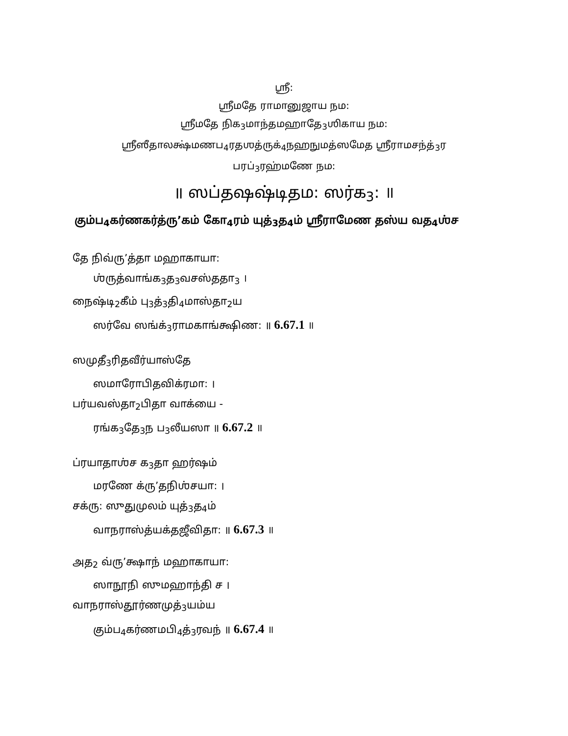ஸ்ரீ:
ஸ்ரீமதே ராமானுஜாய நம:
ஸ்ரீமதே நிக<sub>3</sub>மாந்தமஹாதே<sub>3</sub>ஶிகாய நம:
ஸ்ரீஸீதாலக்ஷ்மணப<sub>4</sub>ரதஶத்ருக்<sub>4</sub>நஹநுமத்ஸமேத ஸ்ரீராமசந்த்<sub>3</sub>ர
பரப்<sub>3</sub>ரஹ்மணே நம:
॥ ஸப்தஷஷ்டிதம: ஸர்க<sub>3</sub>: ॥
கும்ப<sub>4</sub>கர்ணகர்த்ரு’கம் கோ<sub>4</sub>ரம் யுத்<sub>3</sub>த<sub>4</sub>ம் ஸ்ரீராமேண தஸ்ய வத<sub>4</sub>ஶ்ச
தே நிவ்ரு’த்தா மஹாகாயா:
ஶ்ருத்வாங்க<sub>3</sub>த<sub>3</sub>வசஸ்ததா<sub>3</sub> ।
நைஷ்டி<sub>2</sub>கீம் பு<sub>3</sub>த்<sub>3</sub>தி<sub>4</sub>மாஸ்தா<sub>2</sub>ய
ஸர்வே ஸங்க்<sub>3</sub>ராமகாங்க்ஷிண: ॥ 6.67.1 ॥
ஸமுதீ<sub>3</sub>ரிதவீர்யாஸ்தே
ஸமாரோபிதவிக்ரமா: ।
பர்யவஸ்தா<sub>2</sub>பிதா வாக்யை -
ரங்க<sub>3</sub>தே<sub>3</sub>ந ப<sub>3</sub>லீயஸா ॥ 6.67.2 ॥
ப்ரயாதாஶ்ச க<sub>3</sub>தா ஹர்ஷம்
மரணே க்ரு’தநிஶ்சயா: ।
சக்ரு: ஸுதுமுலம் யுத்<sub>3</sub>த<sub>4</sub>ம்
வாநராஸ்த்யக்தஜீவிதா: ॥ 6.67.3 ॥
அத<sub>2</sub> வ்ரு’க்ஷாந் மஹாகாயா:
ஸாநூநி ஸுமஹாந்தி ச ।
வாநராஸ்தூர்ணமுத்<sub>3</sub>யம்ய
கும்ப<sub>4</sub>கர்ணமபி<sub>4</sub>த்<sub>3</sub>ரவந் ॥ 6.67.4 ॥